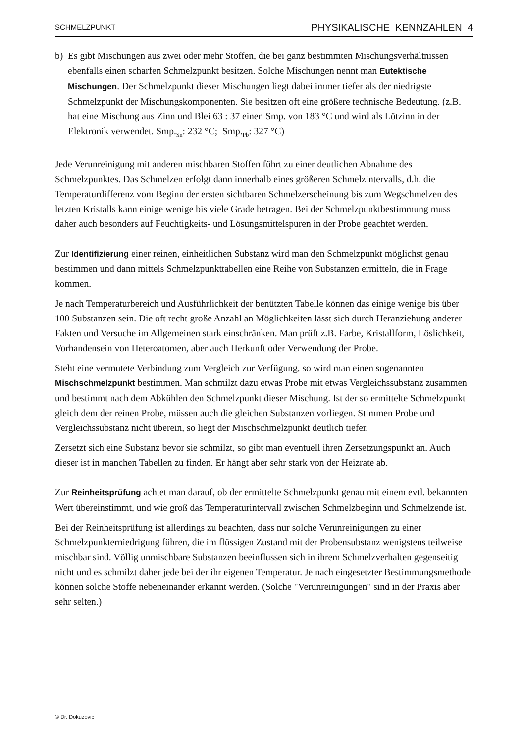SCHMELZPUNKT PHYSIKALISCHE KENNZAHLEN 4
b) Es gibt Mischungen aus zwei oder mehr Stoffen, die bei ganz bestimmten Mischungsverhältnissen ebenfalls einen scharfen Schmelzpunkt besitzen. Solche Mischungen nennt man Eutektische Mischungen. Der Schmelzpunkt dieser Mischungen liegt dabei immer tiefer als der niedrigste Schmelzpunkt der Mischungskomponenten. Sie besitzen oft eine größere technische Bedeutung. (z.B. hat eine Mischung aus Zinn und Blei 63 : 37 einen Smp. von 183 °C und wird als Lötzinn in der Elektronik verwendet. Smp.<sub>Sn</sub>: 232 °C; Smp.<sub>Pb</sub>: 327 °C)
Jede Verunreinigung mit anderen mischbaren Stoffen führt zu einer deutlichen Abnahme des Schmelzpunktes. Das Schmelzen erfolgt dann innerhalb eines größeren Schmelzintervalls, d.h. die Temperaturdifferenz vom Beginn der ersten sichtbaren Schmelzerscheinung bis zum Wegschmelzen des letzten Kristalls kann einige wenige bis viele Grade betragen. Bei der Schmelzpunktbestimmung muss daher auch besonders auf Feuchtigkeits- und Lösungsmittelspuren in der Probe geachtet werden.
Zur Identifizierung einer reinen, einheitlichen Substanz wird man den Schmelzpunkt möglichst genau bestimmen und dann mittels Schmelzpunkttabellen eine Reihe von Substanzen ermitteln, die in Frage kommen.
Je nach Temperaturbereich und Ausführlichkeit der benützten Tabelle können das einige wenige bis über 100 Substanzen sein. Die oft recht große Anzahl an Möglichkeiten lässt sich durch Heranziehung anderer Fakten und Versuche im Allgemeinen stark einschränken. Man prüft z.B. Farbe, Kristallform, Löslichkeit, Vorhandensein von Heteroatomen, aber auch Herkunft oder Verwendung der Probe.
Steht eine vermutete Verbindung zum Vergleich zur Verfügung, so wird man einen sogenannten Mischschmelzpunkt bestimmen. Man schmilzt dazu etwas Probe mit etwas Vergleichssubstanz zusammen und bestimmt nach dem Abkühlen den Schmelzpunkt dieser Mischung. Ist der so ermittelte Schmelzpunkt gleich dem der reinen Probe, müssen auch die gleichen Substanzen vorliegen. Stimmen Probe und Vergleichssubstanz nicht überein, so liegt der Mischschmelzpunkt deutlich tiefer.
Zersetzt sich eine Substanz bevor sie schmilzt, so gibt man eventuell ihren Zersetzungspunkt an. Auch dieser ist in manchen Tabellen zu finden. Er hängt aber sehr stark von der Heizrate ab.
Zur Reinheitsprüfung achtet man darauf, ob der ermittelte Schmelzpunkt genau mit einem evtl. bekannten Wert übereinstimmt, und wie groß das Temperaturintervall zwischen Schmelzbeginn und Schmelzende ist.
Bei der Reinheitsprüfung ist allerdings zu beachten, dass nur solche Verunreinigungen zu einer Schmelzpunkterniedrigung führen, die im flüssigen Zustand mit der Probensubstanz wenigstens teilweise mischbar sind. Völlig unmischbare Substanzen beeinflussen sich in ihrem Schmelzverhalten gegenseitig nicht und es schmilzt daher jede bei der ihr eigenen Temperatur. Je nach eingesetzter Bestimmungsmethode können solche Stoffe nebeneinander erkannt werden. (Solche "Verunreinigungen" sind in der Praxis aber sehr selten.)
© Dr. Dokuzovic